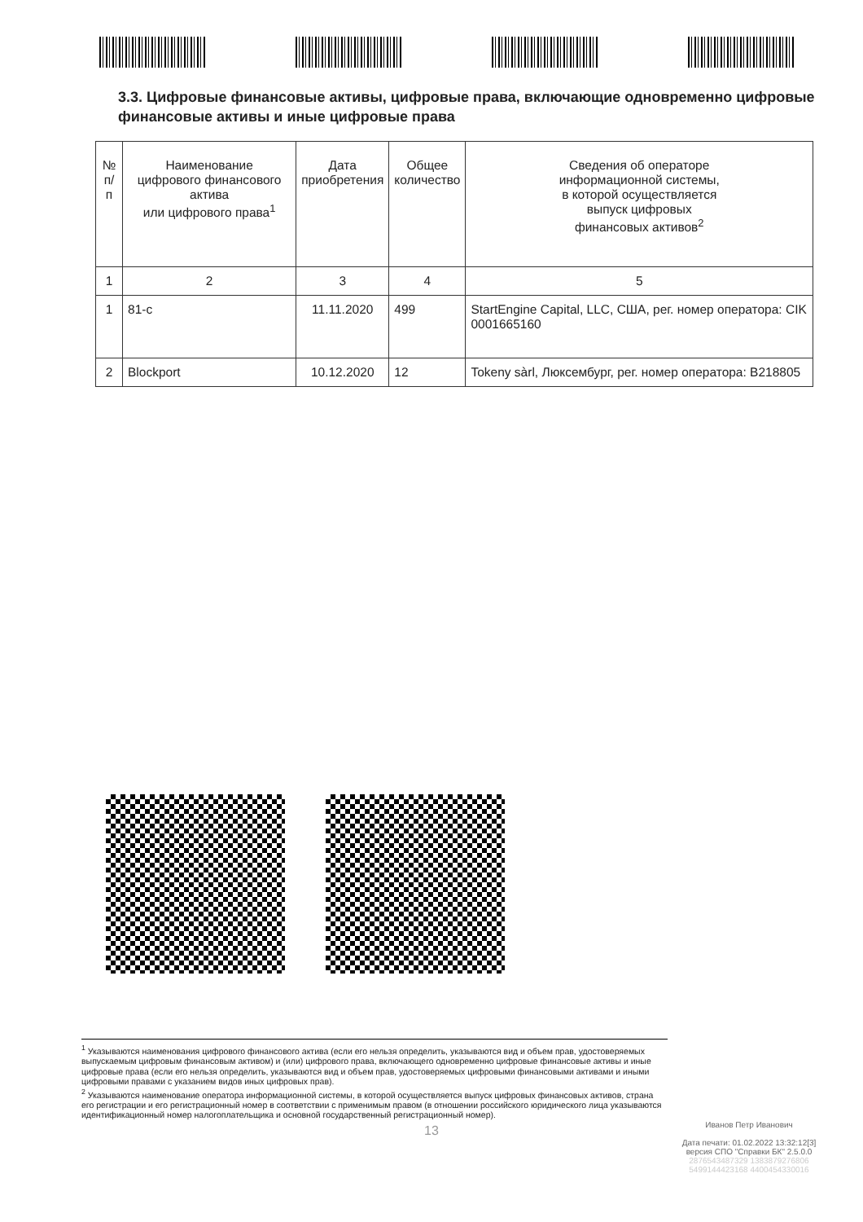3.3. Цифровые финансовые активы, цифровые права, включающие одновременно цифровые финансовые активы и иные цифровые права
| № п/п | Наименование цифрового финансового актива или цифрового права<sup>1</sup> | Дата приобретения | Общее количество | Сведения об операторе информационной системы, в которой осуществляется выпуск цифровых финансовых активов<sup>2</sup> |
| --- | --- | --- | --- | --- |
| 1 | 2 | 3 | 4 | 5 |
| 1 | 81-с | 11.11.2020 | 499 | StartEngine Capital, LLC, США, рег. номер оператора: CIK 0001665160 |
| 2 | Blockport | 10.12.2020 | 12 | Tokeny sàrl, Люксембург, рег. номер оператора: B218805 |
<sup>1</sup> Указываются наименования цифрового финансового актива (если его нельзя определить, указываются вид и объем прав, удостоверяемых выпускаемым цифровым финансовым активом) и (или) цифрового права, включающего одновременно цифровые финансовые активы и иные цифровые права (если его нельзя определить, указываются вид и объем прав, удостоверяемых цифровыми финансовыми активами и иными цифровыми правами с указанием видов иных цифровых прав).
<sup>2</sup> Указываются наименование оператора информационной системы, в которой осуществляется выпуск цифровых финансовых активов, страна его регистрации и его регистрационный номер в соответствии с применимым правом (в отношении российского юридического лица указываются идентификационный номер налогоплательщика и основной государственный регистрационный номер).
Иванов Петр Иванович
Дата печати: 01.02.2022 13:32:12[3]
версия СПО "Справки БК" 2.5.0.0
2876543487329 1383879276806
5499144423168 4400454330016
13